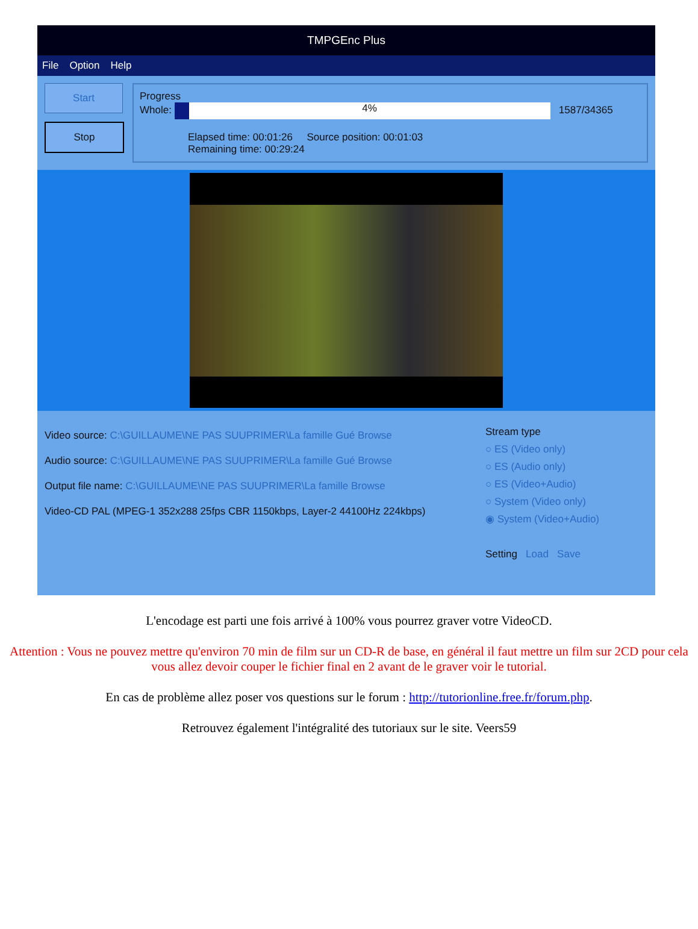TMPGEnc Plus
File Option Help
Start
Stop
Progress
Whole: 4% 1587/34365
Elapsed time: 00:01:26 Source position: 00:01:03
Remaining time: 00:29:24
Video source: C:\GUILLAUME\NE PAS SUUPRIMER\La famille Gué Browse
Audio source: C:\GUILLAUME\NE PAS SUUPRIMER\La famille Gué Browse
Output file name: C:\GUILLAUME\NE PAS SUUPRIMER\La famille Browse
Video-CD PAL (MPEG-1 352x288 25fps CBR 1150kbps, Layer-2 44100Hz 224kbps)
Stream type
○ ES (Video only)
○ ES (Audio only)
○ ES (Video+Audio)
○ System (Video only)
◉ System (Video+Audio)
Setting Load Save
L'encodage est parti une fois arrivé à 100% vous pourrez graver votre VideoCD.
Attention : Vous ne pouvez mettre qu'environ 70 min de film sur un CD-R de base, en général il faut mettre un film sur 2CD pour cela vous allez devoir couper le fichier final en 2 avant de le graver voir le tutorial.
En cas de problème allez poser vos questions sur le forum : http://tutorionline.free.fr/forum.php.
Retrouvez également l'intégralité des tutoriaux sur le site. Veers59